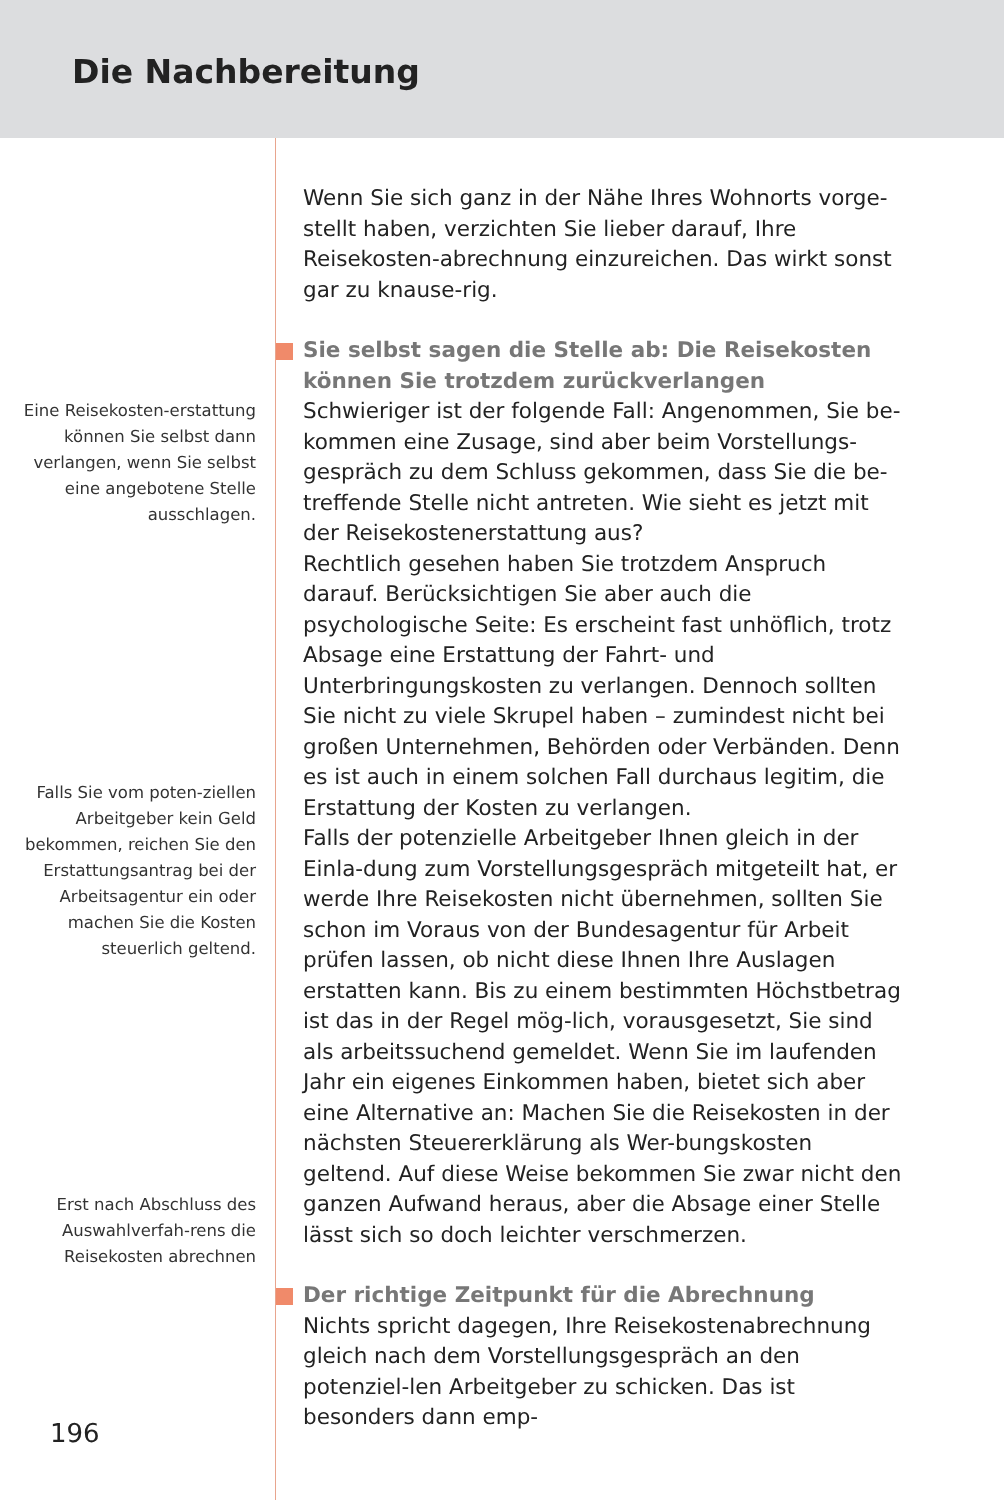Die Nachbereitung
Eine Reisekosten-erstattung können Sie selbst dann verlangen, wenn Sie selbst eine angebotene Stelle ausschlagen.
Falls Sie vom poten-ziellen Arbeitgeber kein Geld bekommen, reichen Sie den Erstattungsantrag bei der Arbeitsagentur ein oder machen Sie die Kosten steuerlich geltend.
Erst nach Abschluss des Auswahlverfah-rens die Reisekosten abrechnen
Wenn Sie sich ganz in der Nähe Ihres Wohnorts vorge-stellt haben, verzichten Sie lieber darauf, Ihre Reisekosten-abrechnung einzureichen. Das wirkt sonst gar zu knause-rig.
Sie selbst sagen die Stelle ab: Die Reisekosten können Sie trotzdem zurückverlangen
Schwieriger ist der folgende Fall: Angenommen, Sie be-kommen eine Zusage, sind aber beim Vorstellungs-gespräch zu dem Schluss gekommen, dass Sie die be-treffende Stelle nicht antreten. Wie sieht es jetzt mit der Reisekostenerstattung aus?
Rechtlich gesehen haben Sie trotzdem Anspruch darauf. Berücksichtigen Sie aber auch die psychologische Seite: Es erscheint fast unhöflich, trotz Absage eine Erstattung der Fahrt- und Unterbringungskosten zu verlangen. Dennoch sollten Sie nicht zu viele Skrupel haben – zumindest nicht bei großen Unternehmen, Behörden oder Verbänden. Denn es ist auch in einem solchen Fall durchaus legitim, die Erstattung der Kosten zu verlangen.
Falls der potenzielle Arbeitgeber Ihnen gleich in der Einla-dung zum Vorstellungsgespräch mitgeteilt hat, er werde Ihre Reisekosten nicht übernehmen, sollten Sie schon im Voraus von der Bundesagentur für Arbeit prüfen lassen, ob nicht diese Ihnen Ihre Auslagen erstatten kann. Bis zu einem bestimmten Höchstbetrag ist das in der Regel mög-lich, vorausgesetzt, Sie sind als arbeitssuchend gemeldet. Wenn Sie im laufenden Jahr ein eigenes Einkommen haben, bietet sich aber eine Alternative an: Machen Sie die Reisekosten in der nächsten Steuererklärung als Wer-bungskosten geltend. Auf diese Weise bekommen Sie zwar nicht den ganzen Aufwand heraus, aber die Absage einer Stelle lässt sich so doch leichter verschmerzen.
Der richtige Zeitpunkt für die Abrechnung
Nichts spricht dagegen, Ihre Reisekostenabrechnung gleich nach dem Vorstellungsgespräch an den potenziel-len Arbeitgeber zu schicken. Das ist besonders dann emp-
196